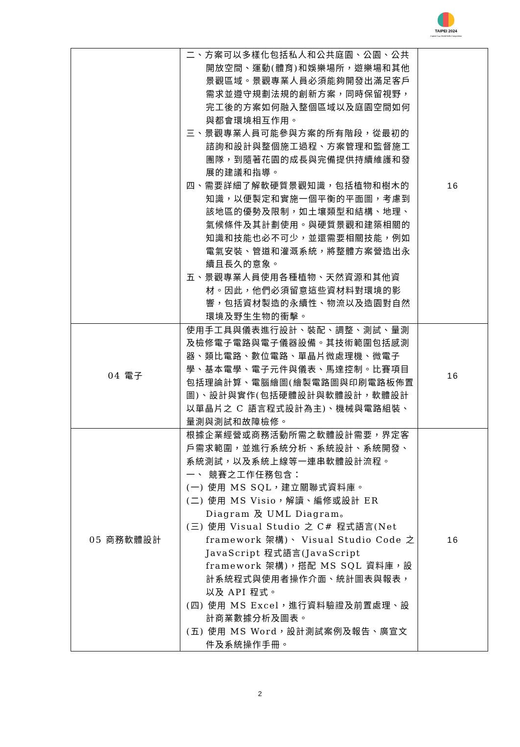TAIPEI 2024
Capital Cup WorldSkills Competition
| | 二、方案可以多樣化包括私人和公共庭園、公園、公共開放空間、運動(體育)和娛樂場所，遊樂場和其他景觀區域。景觀專業人員必須能夠開發出滿足客戶需求並遵守規劃法規的創新方案，同時保留視野，完工後的方案如何融入整個區域以及庭園空間如何與都會環境相互作用。 三、景觀專業人員可能參與方案的所有階段，從最初的諮詢和設計與整個施工過程、方案管理和監督施工團隊，到隨著花園的成長與完備提供持續維護和發展的建議和指導。 四、需要詳細了解軟硬質景觀知識，包括植物和樹木的知識，以便製定和實施一個平衡的平面圖，考慮到該地區的優勢及限制，如土壤類型和結構、地理、氣候條件及其計劃使用。與硬質景觀和建築相關的知識和技能也必不可少，並還需要相關技能，例如電氣安裝、管道和灌溉系統，將整體方案營造出永續且長久的意象。 五、景觀專業人員使用各種植物、天然資源和其他資材。因此，他們必須留意這些資材料對環境的影響，包括資材製造的永續性、物流以及造園對自然環境及野生生物的衝擊。 | 16 |
| 04 電子 | 使用手工具與儀表進行設計、裝配、調整、測試、量測及檢修電子電路與電子儀器設備。其技術範圍包括感測器、類比電路、數位電路、單晶片微處理機、微電子學、基本電學、電子元件與儀表、馬達控制。比賽項目包括理論計算、電腦繪圖(繪製電路圖與印刷電路板佈置圖)、設計與實作(包括硬體設計與軟體設計，軟體設計以單晶片之 C 語言程式設計為主)、機械與電路組裝、量測與測試和故障檢修。 | 16 |
| 05 商務軟體設計 | 根據企業經營或商務活動所需之軟體設計需要，界定客戶需求範圍，並進行系統分析、系統設計、系統開發、系統測試，以及系統上線等一連串軟體設計流程。 一、 競賽之工作任務包含： (一) 使用 MS SQL，建立關聯式資料庫。 (二) 使用 MS Visio，解讀、編修或設計 ER Diagram 及 UML Diagram。 (三) 使用 Visual Studio 之 C# 程式語言(Net framework 架構)、 Visual Studio Code 之 JavaScript 程式語言(JavaScript framework 架構)，搭配 MS SQL 資料庫，設計系統程式與使用者操作介面、統計圖表與報表，以及 API 程式。 (四) 使用 MS Excel，進行資料驗證及前置處理、設計商業數據分析及圖表。 (五) 使用 MS Word，設計測試案例及報告、廣宣文件及系統操作手冊。 | 16 |
2